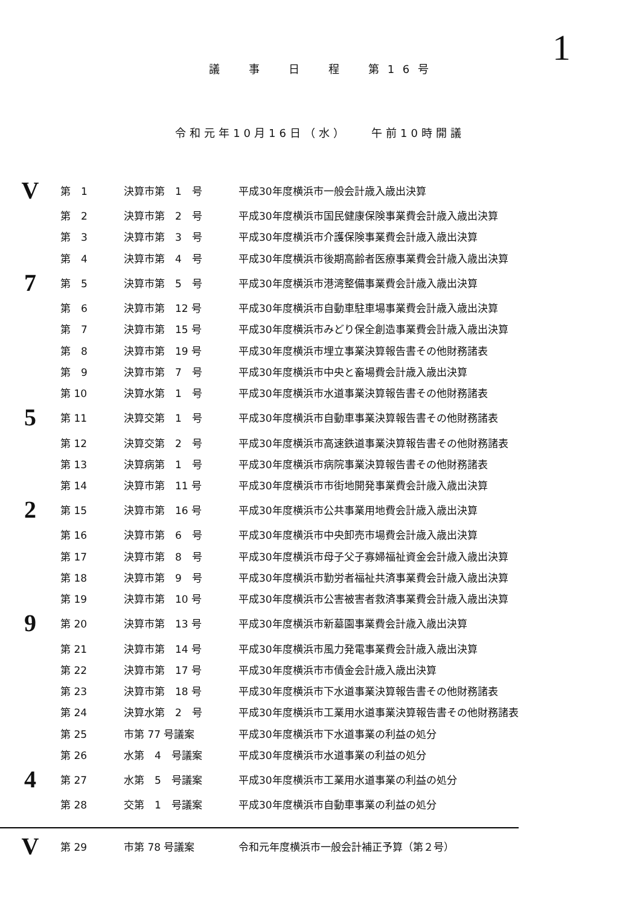1
議　　事　　日　　程　　第 1 6 号
令和元年10月16日（水）　　午前10時開議
| V | 第 1 | 決算市第 1 号 | 平成30年度横浜市一般会計歳入歳出決算 |
| | 第 2 | 決算市第 2 号 | 平成30年度横浜市国民健康保険事業費会計歳入歳出決算 |
| | 第 3 | 決算市第 3 号 | 平成30年度横浜市介護保険事業費会計歳入歳出決算 |
| | 第 4 | 決算市第 4 号 | 平成30年度横浜市後期高齢者医療事業費会計歳入歳出決算 |
| 7 | 第 5 | 決算市第 5 号 | 平成30年度横浜市港湾整備事業費会計歳入歳出決算 |
| | 第 6 | 決算市第 12 号 | 平成30年度横浜市自動車駐車場事業費会計歳入歳出決算 |
| | 第 7 | 決算市第 15 号 | 平成30年度横浜市みどり保全創造事業費会計歳入歳出決算 |
| | 第 8 | 決算市第 19 号 | 平成30年度横浜市埋立事業決算報告書その他財務諸表 |
| | 第 9 | 決算市第 7 号 | 平成30年度横浜市中央と畜場費会計歳入歳出決算 |
| | 第 10 | 決算水第 1 号 | 平成30年度横浜市水道事業決算報告書その他財務諸表 |
| 5 | 第 11 | 決算交第 1 号 | 平成30年度横浜市自動車事業決算報告書その他財務諸表 |
| | 第 12 | 決算交第 2 号 | 平成30年度横浜市高速鉄道事業決算報告書その他財務諸表 |
| | 第 13 | 決算病第 1 号 | 平成30年度横浜市病院事業決算報告書その他財務諸表 |
| | 第 14 | 決算市第 11 号 | 平成30年度横浜市市街地開発事業費会計歳入歳出決算 |
| 2 | 第 15 | 決算市第 16 号 | 平成30年度横浜市公共事業用地費会計歳入歳出決算 |
| | 第 16 | 決算市第 6 号 | 平成30年度横浜市中央卸売市場費会計歳入歳出決算 |
| | 第 17 | 決算市第 8 号 | 平成30年度横浜市母子父子寡婦福祉資金会計歳入歳出決算 |
| | 第 18 | 決算市第 9 号 | 平成30年度横浜市勤労者福祉共済事業費会計歳入歳出決算 |
| | 第 19 | 決算市第 10 号 | 平成30年度横浜市公害被害者救済事業費会計歳入歳出決算 |
| 9 | 第 20 | 決算市第 13 号 | 平成30年度横浜市新墓園事業費会計歳入歳出決算 |
| | 第 21 | 決算市第 14 号 | 平成30年度横浜市風力発電事業費会計歳入歳出決算 |
| | 第 22 | 決算市第 17 号 | 平成30年度横浜市市債金会計歳入歳出決算 |
| | 第 23 | 決算市第 18 号 | 平成30年度横浜市下水道事業決算報告書その他財務諸表 |
| | 第 24 | 決算水第 2 号 | 平成30年度横浜市工業用水道事業決算報告書その他財務諸表 |
| | 第 25 | 市第 77 号議案 | 平成30年度横浜市下水道事業の利益の処分 |
| | 第 26 | 水第 4 号議案 | 平成30年度横浜市水道事業の利益の処分 |
| 4 | 第 27 | 水第 5 号議案 | 平成30年度横浜市工業用水道事業の利益の処分 |
| | 第 28 | 交第 1 号議案 | 平成30年度横浜市自動車事業の利益の処分 |
| V | 第 29 | 市第 78 号議案 | 令和元年度横浜市一般会計補正予算（第２号） |